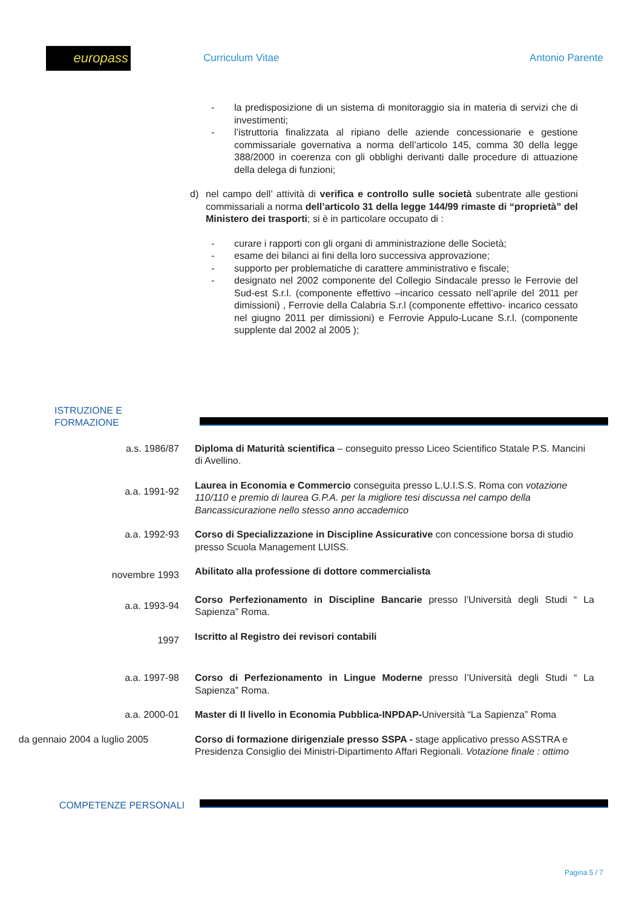europass
Curriculum Vitae Antonio Parente
- la predisposizione di un sistema di monitoraggio sia in materia di servizi che di investimenti;
- l’istruttoria finalizzata al ripiano delle aziende concessionarie e gestione commissariale governativa a norma dell’articolo 145, comma 30 della legge 388/2000 in coerenza con gli obblighi derivanti dalle procedure di attuazione della delega di funzioni;
d) nel campo dell’ attività di verifica e controllo sulle società subentrate alle gestioni commissariali a norma dell’articolo 31 della legge 144/99 rimaste di “proprietà” del Ministero dei trasporti; si è in particolare occupato di :
- curare i rapporti con gli organi di amministrazione delle Società;
- esame dei bilanci ai fini della loro successiva approvazione;
- supporto per problematiche di carattere amministrativo e fiscale;
- designato nel 2002 componente del Collegio Sindacale presso le Ferrovie del Sud-est S.r.l. (componente effettivo –incarico cessato nell’aprile del 2011 per dimissioni) , Ferrovie della Calabria S.r.l (componente effettivo- incarico cessato nel giugno 2011 per dimissioni) e Ferrovie Appulo-Lucane S.r.l. (componente supplente dal 2002 al 2005 );
ISTRUZIONE E FORMAZIONE
a.s. 1986/87 Diploma di Maturità scientifica – conseguito presso Liceo Scientifico Statale P.S. Mancini
di Avellino.
a.a. 1991-92
Laurea in Economia e Commercio conseguita presso L.U.I.S.S. Roma con votazione 110/110 e premio di laurea G.P.A. per la migliore tesi discussa nel campo della Bancassicurazione nello stesso anno accademico
a.a. 1992-93 Corso di Specializzazione in Discipline Assicurative con concessione borsa di studio presso Scuola Management LUISS.
novembre 1993
Abilitato alla professione di dottore commercialista
a.a. 1993-94
Corso Perfezionamento in Discipline Bancarie presso l’Università degli Studi “ La Sapienza” Roma.
1997
Iscritto al Registro dei revisori contabili
a.a. 1997-98 Corso di Perfezionamento in Lingue Moderne presso l’Università degli Studi “ La Sapienza” Roma.
a.a. 2000-01 Master di II livello in Economia Pubblica-INPDAP-Università “La Sapienza” Roma
da gennaio 2004 a luglio 2005
Corso di formazione dirigenziale presso SSPA - stage applicativo presso ASSTRA e Presidenza Consiglio dei Ministri-Dipartimento Affari Regionali. Votazione finale : ottimo
COMPETENZE PERSONALI
Pagina 5 / 7